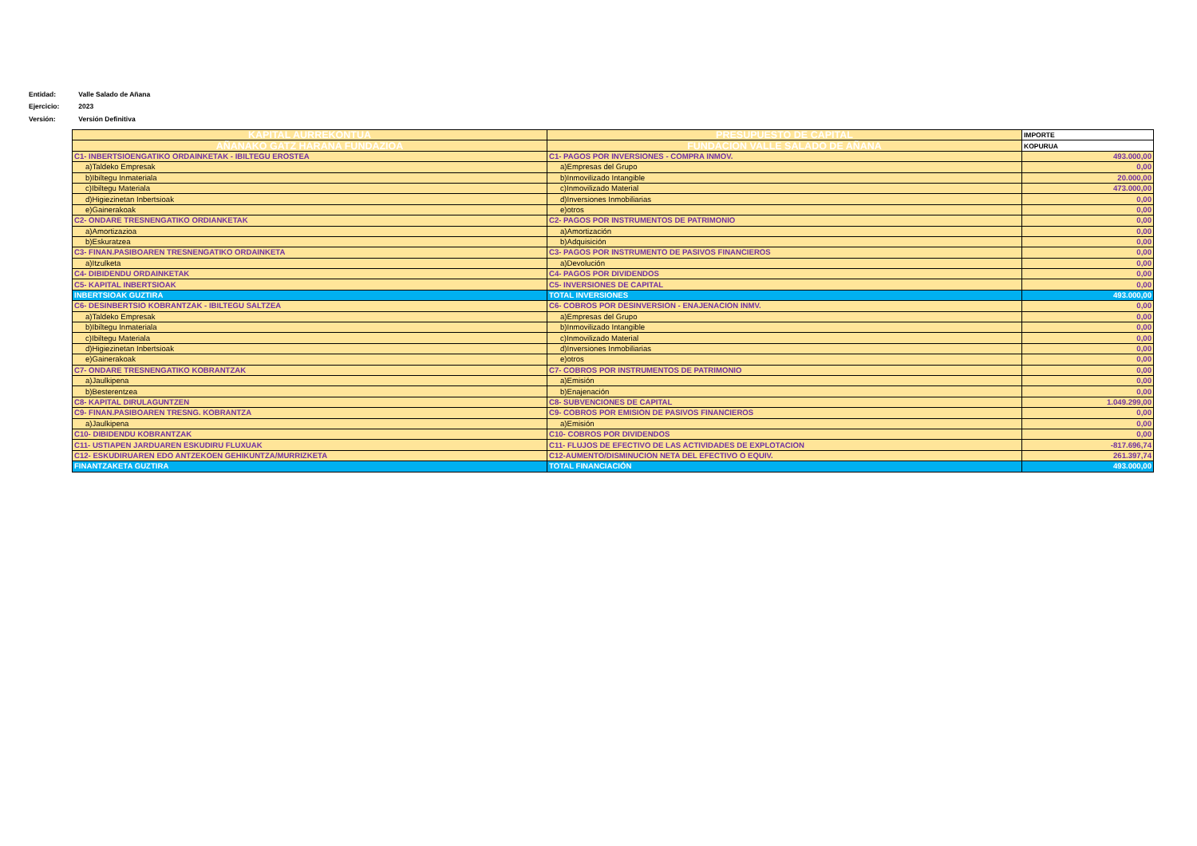| Entidad: | Valle Salado de Añana |
| Ejercicio: | 2023 |
| Versión: | Versión Definitiva |
| KAPITAL AURREKONTUA | PRESUPUESTO DE CAPITAL | IMPORTE |
| --- | --- | --- |
| AÑANAKO GATZ HARANA FUNDAZIOA | FUNDACION VALLE SALADO DE AÑANA | KOPURUA |
| C1- INBERTSIOENGATIKO ORDAINKETAK - IBILTEGU EROSTEA | C1- PAGOS POR INVERSIONES - COMPRA INMOV. | 493.000,00 |
| a)Taldeko Empresak | a)Empresas del Grupo | 0,00 |
| b)Ibiltegu Inmateriala | b)Inmovilizado Intangible | 20.000,00 |
| c)Ibiltegu Materiala | c)Inmovilizado Material | 473.000,00 |
| d)Higiezinetan Inbertsioak | d)Inversiones Inmobiliarias | 0,00 |
| e)Gainerakoak | e)otros | 0,00 |
| C2- ONDARE TRESNENGATIKO ORDIANKETAK | C2- PAGOS POR INSTRUMENTOS DE PATRIMONIO | 0,00 |
| a)Amortizazioa | a)Amortización | 0,00 |
| b)Eskuratzea | b)Adquisición | 0,00 |
| C3- FINAN.PASIBOAREN TRESNENGATIKO ORDAINKETA | C3- PAGOS POR INSTRUMENTO DE PASIVOS FINANCIEROS | 0,00 |
| a)Itzulketa | a)Devolución | 0,00 |
| C4- DIBIDENDU ORDAINKETAK | C4- PAGOS POR DIVIDENDOS | 0,00 |
| C5- KAPITAL INBERTSIOAK | C5- INVERSIONES DE CAPITAL | 0,00 |
| INBERTSIOAK GUZTIRA | TOTAL INVERSIONES | 493.000,00 |
| C6- DESINBERTSIO KOBRANTZAK - IBILTEGU SALTZEA | C6- COBROS POR DESINVERSION - ENAJENACION INMV. | 0,00 |
| a)Taldeko Empresak | a)Empresas del Grupo | 0,00 |
| b)Ibiltegu Inmateriala | b)Inmovilizado Intangible | 0,00 |
| c)Ibiltegu Materiala | c)Inmovilizado Material | 0,00 |
| d)Higiezinetan Inbertsioak | d)Inversiones Inmobiliarias | 0,00 |
| e)Gainerakoak | e)otros | 0,00 |
| C7- ONDARE TRESNENGATIKO KOBRANTZAK | C7- COBROS POR INSTRUMENTOS DE PATRIMONIO | 0,00 |
| a)Jaulkipena | a)Emisión | 0,00 |
| b)Besterentzea | b)Enajenación | 0,00 |
| C8- KAPITAL DIRULAGUNTZEN | C8- SUBVENCIONES DE CAPITAL | 1.049.299,00 |
| C9- FINAN.PASIBOAREN TRESNG. KOBRANTZA | C9- COBROS POR EMISION DE PASIVOS FINANCIEROS | 0,00 |
| a)Jaulkipena | a)Emisión | 0,00 |
| C10- DIBIDENDU KOBRANTZAK | C10- COBROS POR DIVIDENDOS | 0,00 |
| C11- USTIAPEN JARDUAREN ESKUDIRU FLUXUAK | C11- FLUJOS DE EFECTIVO DE LAS ACTIVIDADES DE EXPLOTACION | -817.696,74 |
| C12- ESKUDIRUAREN EDO ANTZEKOEN GEHIKUNTZA/MURRIZKETA | C12-AUMENTO/DISMINUCION NETA DEL EFECTIVO O EQUIV. | 261.397,74 |
| FINANTZAKETA GUZTIRA | TOTAL FINANCIACIÓN | 493.000,00 |